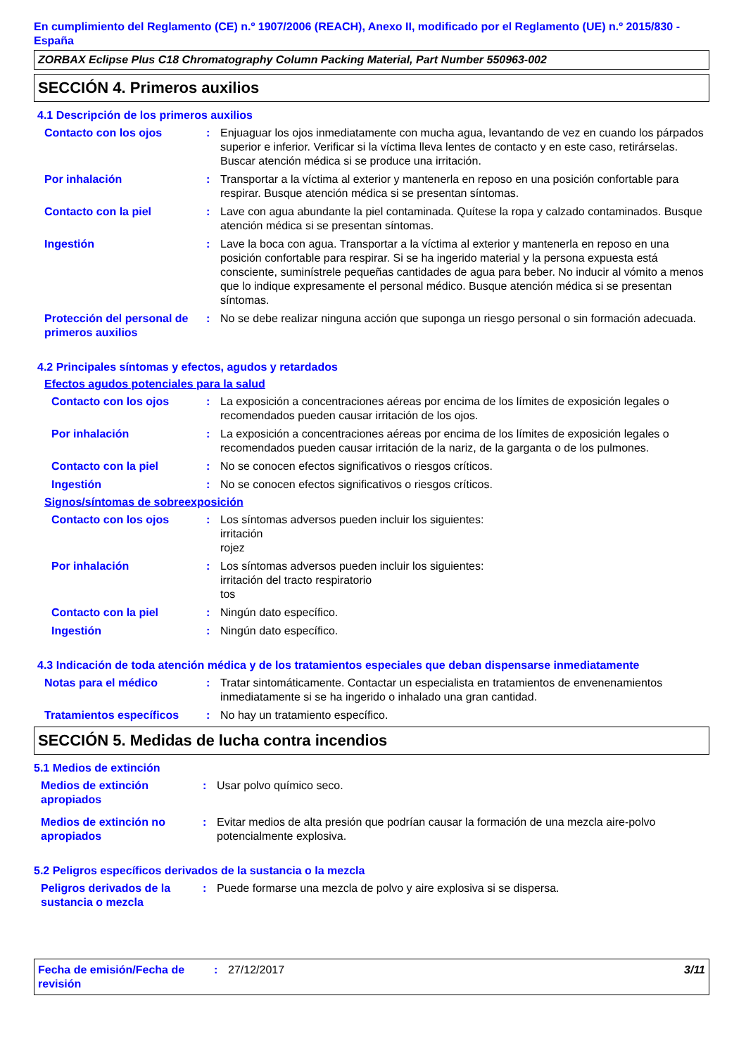En cumplimiento del Reglamento (CE) n.º 1907/2006 (REACH), Anexo II, modificado por el Reglamento (UE) n.º 2015/830 - España
ZORBAX Eclipse Plus C18 Chromatography Column Packing Material, Part Number 550963-002
SECCIÓN 4. Primeros auxilios
4.1 Descripción de los primeros auxilios
Contacto con los ojos : Enjuaguar los ojos inmediatamente con mucha agua, levantando de vez en cuando los párpados superior e inferior. Verificar si la víctima lleva lentes de contacto y en este caso, retirárselas. Buscar atención médica si se produce una irritación.
Por inhalación : Transportar a la víctima al exterior y mantenerla en reposo en una posición confortable para respirar. Busque atención médica si se presentan síntomas.
Contacto con la piel : Lave con agua abundante la piel contaminada. Quítese la ropa y calzado contaminados. Busque atención médica si se presentan síntomas.
Ingestión : Lave la boca con agua. Transportar a la víctima al exterior y mantenerla en reposo en una posición confortable para respirar. Si se ha ingerido material y la persona expuesta está consciente, suminístrele pequeñas cantidades de agua para beber. No inducir al vómito a menos que lo indique expresamente el personal médico. Busque atención médica si se presentan síntomas.
Protección del personal de primeros auxilios
: No se debe realizar ninguna acción que suponga un riesgo personal o sin formación adecuada.
4.2 Principales síntomas y efectos, agudos y retardados
Efectos agudos potenciales para la salud
Contacto con los ojos : La exposición a concentraciones aéreas por encima de los límites de exposición legales o recomendados pueden causar irritación de los ojos.
Por inhalación : La exposición a concentraciones aéreas por encima de los límites de exposición legales o recomendados pueden causar irritación de la nariz, de la garganta o de los pulmones.
Contacto con la piel : No se conocen efectos significativos o riesgos críticos.
Ingestión : No se conocen efectos significativos o riesgos críticos.
Signos/síntomas de sobreexposición
Contacto con los ojos : Los síntomas adversos pueden incluir los siguientes:
irritación
rojez
Por inhalación : Los síntomas adversos pueden incluir los siguientes:
irritación del tracto respiratorio
tos
Contacto con la piel : Ningún dato específico.
Ingestión : Ningún dato específico.
4.3 Indicación de toda atención médica y de los tratamientos especiales que deban dispensarse inmediatamente
Notas para el médico : Tratar sintomáticamente. Contactar un especialista en tratamientos de envenenamientos inmediatamente si se ha ingerido o inhalado una gran cantidad.
Tratamientos específicos
: No hay un tratamiento específico.
SECCIÓN 5. Medidas de lucha contra incendios
5.1 Medios de extinción
Medios de extinción apropiados
: Usar polvo químico seco.
Medios de extinción no apropiados
: Evitar medios de alta presión que podrían causar la formación de una mezcla aire-polvo potencialmente explosiva.
5.2 Peligros específicos derivados de la sustancia o la mezcla
Peligros derivados de la sustancia o mezcla
: Puede formarse una mezcla de polvo y aire explosiva si se dispersa.
Fecha de emisión/Fecha de revisión
: 27/12/2017 3/11